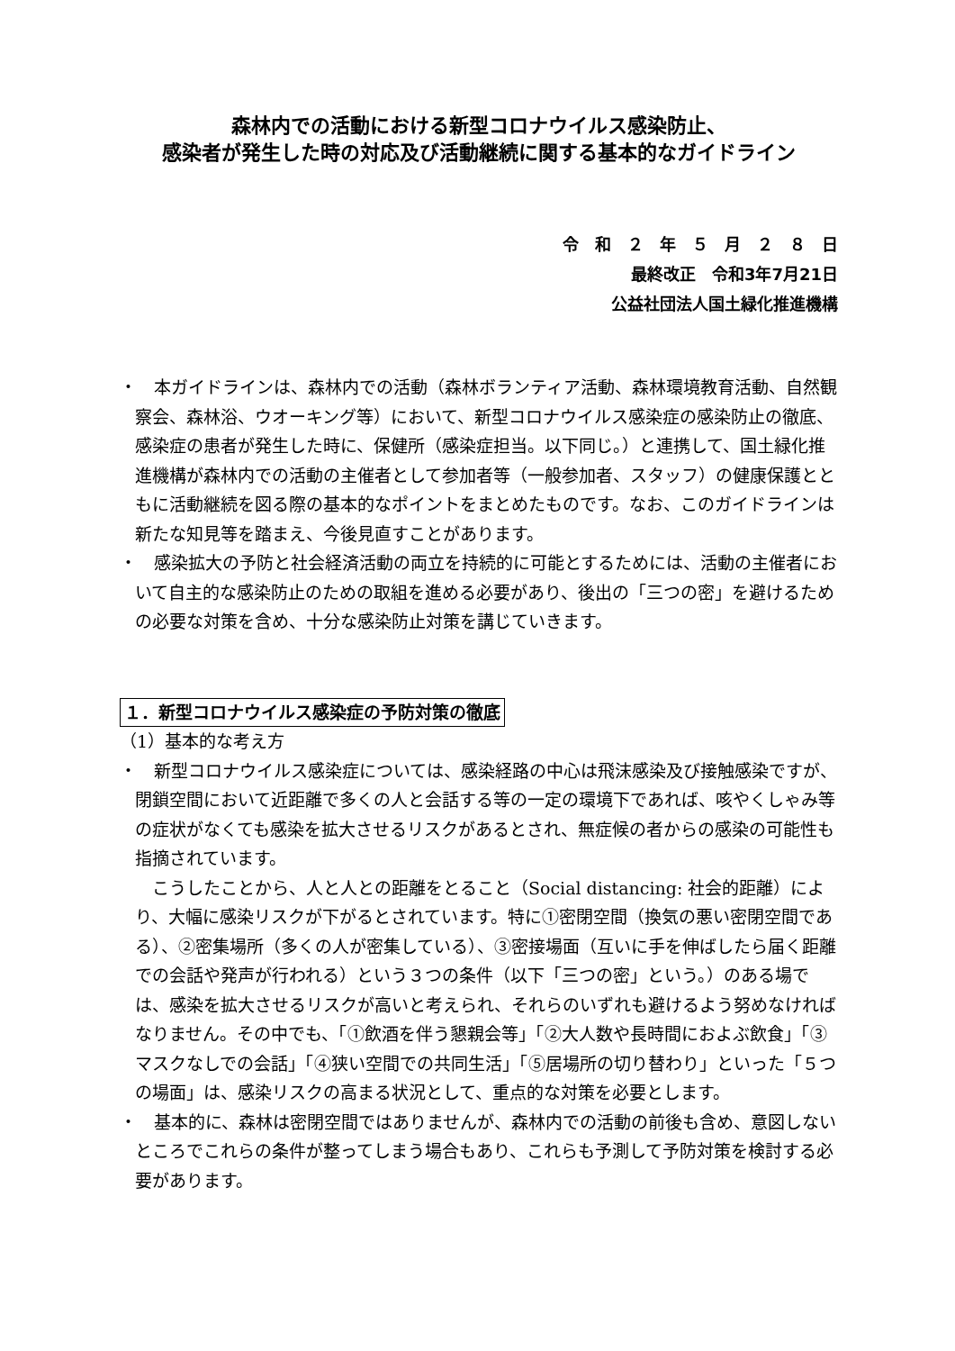森林内での活動における新型コロナウイルス感染防止、
感染者が発生した時の対応及び活動継続に関する基本的なガイドライン
令　和　２　年　５　月　２　８　日
最終改正　令和3年7月21日
公益社団法人国土緑化推進機構　
・　本ガイドラインは、森林内での活動（森林ボランティア活動、森林環境教育活動、自然観察会、森林浴、ウオーキング等）において、新型コロナウイルス感染症の感染防止の徹底、感染症の患者が発生した時に、保健所（感染症担当。以下同じ。）と連携して、国土緑化推進機構が森林内での活動の主催者として参加者等（一般参加者、スタッフ）の健康保護とともに活動継続を図る際の基本的なポイントをまとめたものです。なお、このガイドラインは新たな知見等を踏まえ、今後見直すことがあります。
・　感染拡大の予防と社会経済活動の両立を持続的に可能とするためには、活動の主催者において自主的な感染防止のための取組を進める必要があり、後出の「三つの密」を避けるための必要な対策を含め、十分な感染防止対策を講じていきます。
１．新型コロナウイルス感染症の予防対策の徹底
（1）基本的な考え方
・　新型コロナウイルス感染症については、感染経路の中心は飛沫感染及び接触感染ですが、閉鎖空間において近距離で多くの人と会話する等の一定の環境下であれば、咳やくしゃみ等の症状がなくても感染を拡大させるリスクがあるとされ、無症候の者からの感染の可能性も指摘されています。
　こうしたことから、人と人との距離をとること（Social distancing: 社会的距離）により、大幅に感染リスクが下がるとされています。特に①密閉空間（換気の悪い密閉空間である）、②密集場所（多くの人が密集している）、③密接場面（互いに手を伸ばしたら届く距離での会話や発声が行われる）という３つの条件（以下「三つの密」という。）のある場では、感染を拡大させるリスクが高いと考えられ、それらのいずれも避けるよう努めなければなりません。その中でも、「①飲酒を伴う懇親会等」「②大人数や長時間におよぶ飲食」「③マスクなしでの会話」「④狭い空間での共同生活」「⑤居場所の切り替わり」といった「５つの場面」は、感染リスクの高まる状況として、重点的な対策を必要とします。
・　基本的に、森林は密閉空間ではありませんが、森林内での活動の前後も含め、意図しないところでこれらの条件が整ってしまう場合もあり、これらも予測して予防対策を検討する必要があります。